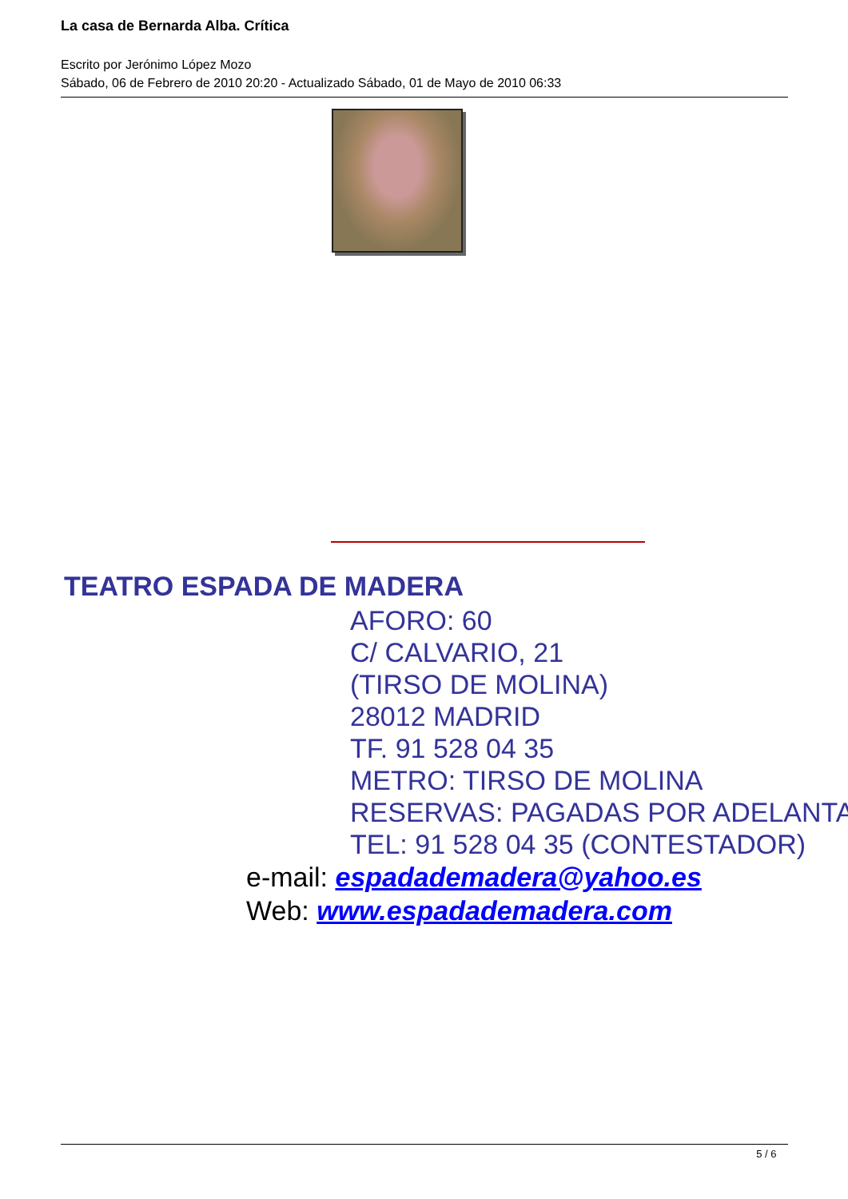La casa de Bernarda Alba. Crítica
Escrito por Jerónimo López Mozo
Sábado, 06 de Febrero de 2010 20:20 - Actualizado Sábado, 01 de Mayo de 2010 06:33
TEATRO ESPADA DE MADERA
AFORO: 60
C/ CALVARIO, 21
(TIRSO DE MOLINA)
28012 MADRID
TF. 91 528 04 35
METRO: TIRSO DE MOLINA
RESERVAS: PAGADAS POR ADELANTA
TEL: 91 528 04 35 (CONTESTADOR)
e-mail: espadademadera@yahoo.es
Web: www.espadademadera.com
5 / 6